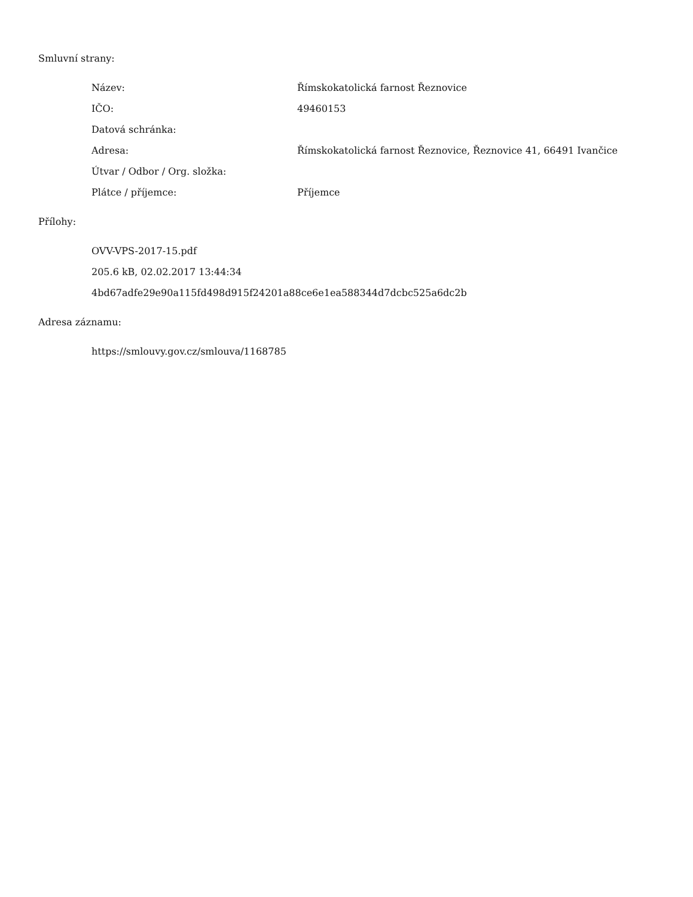Smluvní strany:
| Název: | Římskokatolická farnost Řeznovice |
| IČO: | 49460153 |
| Datová schránka: | |
| Adresa: | Římskokatolická farnost Řeznovice, Řeznovice 41, 66491 Ivančice |
| Útvar / Odbor / Org. složka: | |
| Plátce / příjemce: | Příjemce |
Přílohy:
OVV-VPS-2017-15.pdf
205.6 kB, 02.02.2017 13:44:34
4bd67adfe29e90a115fd498d915f24201a88ce6e1ea588344d7dcbc525a6dc2b
Adresa záznamu:
https://smlouvy.gov.cz/smlouva/1168785